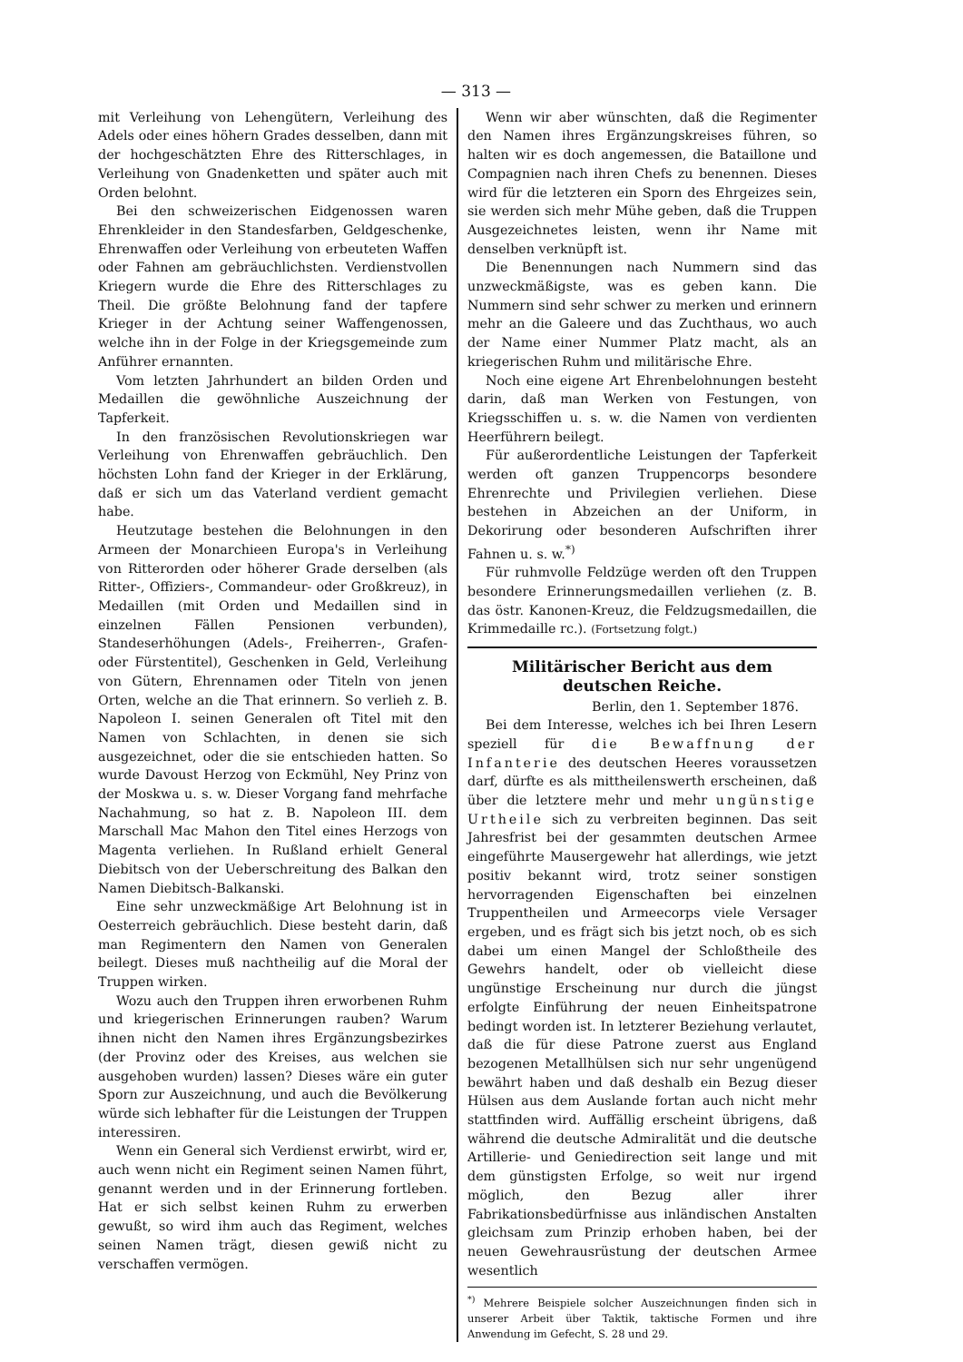— 313 —
mit Verleihung von Lehengütern, Verleihung des Adels oder eines höhern Grades desselben, dann mit der hochgeschätzten Ehre des Ritterschlages, in Verleihung von Gnadenketten und später auch mit Orden belohnt.
Bei den schweizerischen Eidgenossen waren Ehrenkleider in den Standesfarben, Geldgeschenke, Ehrenwaffen oder Verleihung von erbeuteten Waffen oder Fahnen am gebräuchlichsten. Verdienstvollen Kriegern wurde die Ehre des Ritterschlages zu Theil. Die größte Belohnung fand der tapfere Krieger in der Achtung seiner Waffengenossen, welche ihn in der Folge in der Kriegsgemeinde zum Anführer ernannten.
Vom letzten Jahrhundert an bilden Orden und Medaillen die gewöhnliche Auszeichnung der Tapferkeit.
In den französischen Revolutionskriegen war Verleihung von Ehrenwaffen gebräuchlich. Den höchsten Lohn fand der Krieger in der Erklärung, daß er sich um das Vaterland verdient gemacht habe.
Heutzutage bestehen die Belohnungen in den Armeen der Monarchieen Europa's in Verleihung von Ritterorden oder höherer Grade derselben (als Ritter-, Offiziers-, Commandeur- oder Großkreuz), in Medaillen (mit Orden und Medaillen sind in einzelnen Fällen Pensionen verbunden), Standeserhöhungen (Adels-, Freiherren-, Grafen- oder Fürstentitel), Geschenken in Geld, Verleihung von Gütern, Ehrennamen oder Titeln von jenen Orten, welche an die That erinnern. So verlieh z. B. Napoleon I. seinen Generalen oft Titel mit den Namen von Schlachten, in denen sie sich ausgezeichnet, oder die sie entschieden hatten. So wurde Davoust Herzog von Eckmühl, Ney Prinz von der Moskwa u. s. w. Dieser Vorgang fand mehrfache Nachahmung, so hat z. B. Napoleon III. dem Marschall Mac Mahon den Titel eines Herzogs von Magenta verliehen. In Rußland erhielt General Diebitsch von der Ueberschreitung des Balkan den Namen Diebitsch-Balkanski.
Eine sehr unzweckmäßige Art Belohnung ist in Oesterreich gebräuchlich. Diese besteht darin, daß man Regimentern den Namen von Generalen beilegt. Dieses muß nachtheilig auf die Moral der Truppen wirken.
Wozu auch den Truppen ihren erworbenen Ruhm und kriegerischen Erinnerungen rauben? Warum ihnen nicht den Namen ihres Ergänzungsbezirkes (der Provinz oder des Kreises, aus welchen sie ausgehoben wurden) lassen? Dieses wäre ein guter Sporn zur Auszeichnung, und auch die Bevölkerung würde sich lebhafter für die Leistungen der Truppen interessiren.
Wenn ein General sich Verdienst erwirbt, wird er, auch wenn nicht ein Regiment seinen Namen führt, genannt werden und in der Erinnerung fortleben. Hat er sich selbst keinen Ruhm zu erwerben gewußt, so wird ihm auch das Regiment, welches seinen Namen trägt, diesen gewiß nicht zu verschaffen vermögen.
Wenn wir aber wünschten, daß die Regimenter den Namen ihres Ergänzungskreises führen, so halten wir es doch angemessen, die Bataillone und Compagnien nach ihren Chefs zu benennen. Dieses wird für die letzteren ein Sporn des Ehrgeizes sein, sie werden sich mehr Mühe geben, daß die Truppen Ausgezeichnetes leisten, wenn ihr Name mit denselben verknüpft ist.
Die Benennungen nach Nummern sind das unzweckmäßigste, was es geben kann. Die Nummern sind sehr schwer zu merken und erinnern mehr an die Galeere und das Zuchthaus, wo auch der Name einer Nummer Platz macht, als an kriegerischen Ruhm und militärische Ehre.
Noch eine eigene Art Ehrenbelohnungen besteht darin, daß man Werken von Festungen, von Kriegsschiffen u. s. w. die Namen von verdienten Heerführern beilegt.
Für außerordentliche Leistungen der Tapferkeit werden oft ganzen Truppencorps besondere Ehrenrechte und Privilegien verliehen. Diese bestehen in Abzeichen an der Uniform, in Dekorirung oder besonderen Aufschriften ihrer Fahnen u. s. w.<sup>*)</sup>
Für ruhmvolle Feldzüge werden oft den Truppen besondere Erinnerungsmedaillen verliehen (z. B. das östr. Kanonen-Kreuz, die Feldzugsmedaillen, die Krimmedaille rc.). (Fortsetzung folgt.)
Militärischer Bericht aus dem deutschen Reiche.
Berlin, den 1. September 1876.
Bei dem Interesse, welches ich bei Ihren Lesern speziell für die Bewaffnung der Infanterie des deutschen Heeres voraussetzen darf, dürfte es als mittheilenswerth erscheinen, daß über die letztere mehr und mehr ungünstige Urtheile sich zu verbreiten beginnen. Das seit Jahresfrist bei der gesammten deutschen Armee eingeführte Mausergewehr hat allerdings, wie jetzt positiv bekannt wird, trotz seiner sonstigen hervorragenden Eigenschaften bei einzelnen Truppentheilen und Armeecorps viele Versager ergeben, und es frägt sich bis jetzt noch, ob es sich dabei um einen Mangel der Schloßtheile des Gewehrs handelt, oder ob vielleicht diese ungünstige Erscheinung nur durch die jüngst erfolgte Einführung der neuen Einheitspatrone bedingt worden ist. In letzterer Beziehung verlautet, daß die für diese Patrone zuerst aus England bezogenen Metallhülsen sich nur sehr ungenügend bewährt haben und daß deshalb ein Bezug dieser Hülsen aus dem Auslande fortan auch nicht mehr stattfinden wird. Auffällig erscheint übrigens, daß während die deutsche Admiralität und die deutsche Artillerie- und Geniedirection seit lange und mit dem günstigsten Erfolge, so weit nur irgend möglich, den Bezug aller ihrer Fabrikationsbedürfnisse aus inländischen Anstalten gleichsam zum Prinzip erhoben haben, bei der neuen Gewehrausrüstung der deutschen Armee wesentlich
<sup>*)</sup> Mehrere Beispiele solcher Auszeichnungen finden sich in unserer Arbeit über Taktik, taktische Formen und ihre Anwendung im Gefecht, S. 28 und 29.